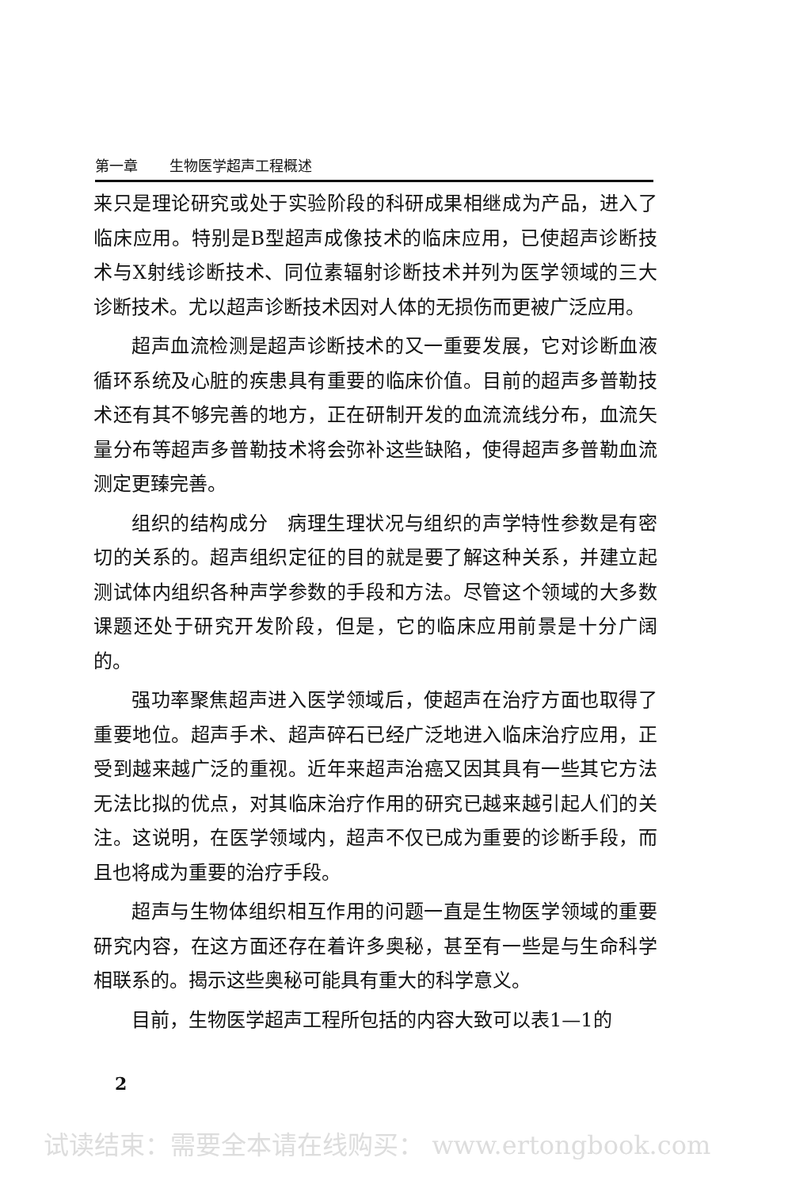第一章 生物医学超声工程概述
来只是理论研究或处于实验阶段的科研成果相继成为产品，进入了临床应用。特别是B型超声成像技术的临床应用，已使超声诊断技术与X射线诊断技术、同位素辐射诊断技术并列为医学领域的三大诊断技术。尤以超声诊断技术因对人体的无损伤而更被广泛应用。
超声血流检测是超声诊断技术的又一重要发展，它对诊断血液循环系统及心脏的疾患具有重要的临床价值。目前的超声多普勒技术还有其不够完善的地方，正在研制开发的血流流线分布，血流矢量分布等超声多普勒技术将会弥补这些缺陷，使得超声多普勒血流测定更臻完善。
组织的结构成分　病理生理状况与组织的声学特性参数是有密切的关系的。超声组织定征的目的就是要了解这种关系，并建立起测试体内组织各种声学参数的手段和方法。尽管这个领域的大多数课题还处于研究开发阶段，但是，它的临床应用前景是十分广阔的。
强功率聚焦超声进入医学领域后，使超声在治疗方面也取得了重要地位。超声手术、超声碎石已经广泛地进入临床治疗应用，正受到越来越广泛的重视。近年来超声治癌又因其具有一些其它方法无法比拟的优点，对其临床治疗作用的研究已越来越引起人们的关注。这说明，在医学领域内，超声不仅已成为重要的诊断手段，而且也将成为重要的治疗手段。
超声与生物体组织相互作用的问题一直是生物医学领域的重要研究内容，在这方面还存在着许多奥秘，甚至有一些是与生命科学相联系的。揭示这些奥秘可能具有重大的科学意义。
目前，生物医学超声工程所包括的内容大致可以表1—1的
2
试读结束：需要全本请在线购买： www.ertongbook.com